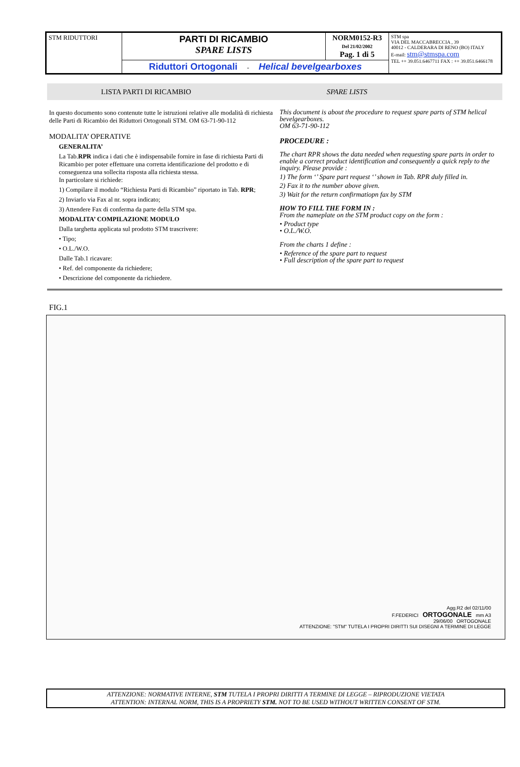| STM RIDUTTORI | PARTI DI RICAMBIO SPARE LISTS | NORM0152-R3 Del 21/02/2002 Pag. 1 di 5 | STM spa VIA DEL MACCABRECCIA , 39 40012 - CALDERARA DI RENO (BO) ITALY E-mail: stm@stmspa.com TEL ++ 39.051.6467711 FAX : ++ 39.051.6466178 |
| | Riduttori Ortogonali - Helical bevelgearboxes | | |
LISTA PARTI DI RICAMBIO SPARE LISTS
In questo documento sono contenute tutte le istruzioni relative alle modalità di richiesta delle Parti di Ricambio dei Riduttori Ortogonali STM. OM 63-71-90-112
MODALITA’ OPERATIVE
GENERALITA’
La Tab.RPR indica i dati che è indispensabile fornire in fase di richiesta Parti di Ricambio per poter effettuare una corretta identificazione del prodotto e di conseguenza una sollecita risposta alla richiesta stessa.
In particolare si richiede:
1) Compilare il modulo “Richiesta Parti di Ricambio” riportato in Tab. RPR;
2) Inviarlo via Fax al nr. sopra indicato;
3) Attendere Fax di conferma da parte della STM spa.
MODALITA’ COMPILAZIONE MODULO
Dalla targhetta applicata sul prodotto STM trascrivere:
• Tipo;
• O.L./W.O.
Dalle Tab.1 ricavare:
• Ref. del componente da richiedere;
• Descrizione del componente da richiedere.
This document is about the procedure to request spare parts of STM helical bevelgearboxes.
OM 63-71-90-112
PROCEDURE :
The chart RPR shows the data needed when requesting spare parts in order to enable a correct product identification and consequently a quick reply to the inquiry. Please provide :
1) The form ‘’ Spare part request ‘’ shown in Tab. RPR duly filled in.
2) Fax it to the number above given.
3) Wait for the return confirmatiopn fax by STM
HOW TO FILL THE FORM IN :
From the nameplate on the STM product copy on the form :
• Product type
• O.L./W.O.
From the charts 1 define :
• Reference of the spare part to request
• Full description of the spare part to request
FIG.1
Agg.R2 del 02/11/00
F.FEDERICI ORTOGONALE mm A3
29/06/00 ORTOGONALE
ATTENZIONE: "STM" TUTELA I PROPRI DIRITTI SUI DISEGNI A TERMINE DI LEGGE
ATTENZIONE: NORMATIVE INTERNE, STM TUTELA I PROPRI DIRITTI A TERMINE DI LEGGE – RIPRODUZIONE VIETATA
ATTENTION: INTERNAL NORM, THIS IS A PROPRIETY STM. NOT TO BE USED WITHOUT WRITTEN CONSENT OF STM.